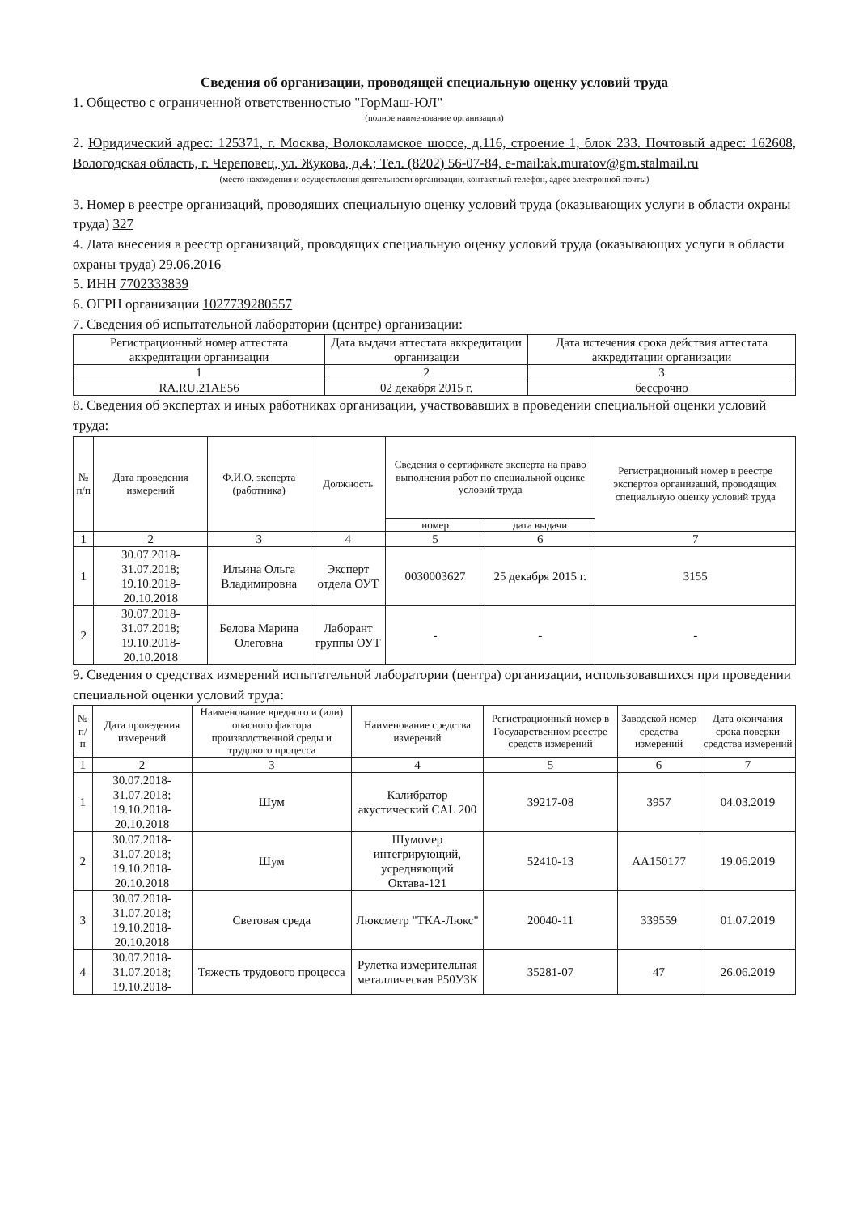Сведения об организации, проводящей специальную оценку условий труда
1. Общество с ограниченной ответственностью "ГорМаш-ЮЛ"
(полное наименование организации)
2. Юридический адрес: 125371, г. Москва, Волоколамское шоссе, д.116, строение 1, блок 233. Почтовый адрес: 162608, Вологодская область, г. Череповец, ул. Жукова, д.4.; Тел. (8202) 56-07-84, e-mail:ak.muratov@gm.stalmail.ru
(место нахождения и осуществления деятельности организации, контактный телефон, адрес электронной почты)
3. Номер в реестре организаций, проводящих специальную оценку условий труда (оказывающих услуги в области охраны труда) 327
4. Дата внесения в реестр организаций, проводящих специальную оценку условий труда (оказывающих услуги в области охраны труда) 29.06.2016
5. ИНН 7702333839
6. ОГРН организации 1027739280557
7. Сведения об испытательной лаборатории (центре) организации:
| Регистрационный номер аттестата аккредитации организации | Дата выдачи аттестата аккредитации организации | Дата истечения срока действия аттестата аккредитации организации |
| 1 | 2 | 3 |
| RA.RU.21AE56 | 02 декабря 2015 г. | бессрочно |
8. Сведения об экспертах и иных работниках организации, участвовавших в проведении специальной оценки условий труда:
| № п/п | Дата проведения измерений | Ф.И.О. эксперта (работника) | Должность | Сведения о сертификате эксперта на право выполнения работ по специальной оценке условий труда | | Регистрационный номер в реестре экспертов организаций, проводящих специальную оценку условий труда |
| --- | --- | --- | --- | --- | --- | --- |
| | | | | номер | дата выдачи | |
| 1 | 2 | 3 | 4 | 5 | 6 | 7 |
| 1 | 30.07.2018-31.07.2018; 19.10.2018-20.10.2018 | Ильина Ольга Владимировна | Эксперт отдела ОУТ | 0030003627 | 25 декабря 2015 г. | 3155 |
| 2 | 30.07.2018-31.07.2018; 19.10.2018-20.10.2018 | Белова Марина Олеговна | Лаборант группы ОУТ | - | - | - |
9. Сведения о средствах измерений испытательной лаборатории (центра) организации, использовавшихся при проведении специальной оценки условий труда:
| № п/п | Дата проведения измерений | Наименование вредного и (или) опасного фактора производственной среды и трудового процесса | Наименование средства измерений | Регистрационный номер в Государственном реестре средств измерений | Заводской номер средства измерений | Дата окончания срока поверки средства измерений |
| --- | --- | --- | --- | --- | --- | --- |
| 1 | 2 | 3 | 4 | 5 | 6 | 7 |
| 1 | 30.07.2018-31.07.2018; 19.10.2018-20.10.2018 | Шум | Калибратор акустический CAL 200 | 39217-08 | 3957 | 04.03.2019 |
| 2 | 30.07.2018-31.07.2018; 19.10.2018-20.10.2018 | Шум | Шумомер интегрирующий, усредняющий Октава-121 | 52410-13 | АА150177 | 19.06.2019 |
| 3 | 30.07.2018-31.07.2018; 19.10.2018-20.10.2018 | Световая среда | Люксметр "ТКА-Люкс" | 20040-11 | 339559 | 01.07.2019 |
| 4 | 30.07.2018-31.07.2018; 19.10.2018- | Тяжесть трудового процесса | Рулетка измерительная металлическая Р50УЗК | 35281-07 | 47 | 26.06.2019 |